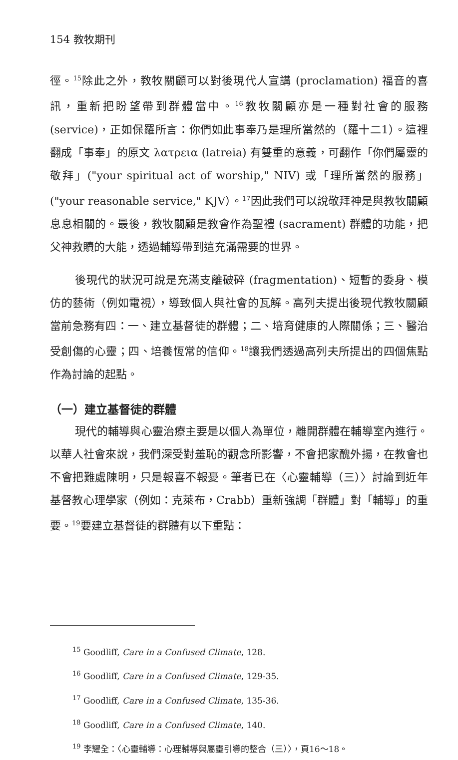154 教牧期刊
徑。<sup>15</sup>除此之外，教牧關顧可以對後現代人宣講 (proclamation) 福音的喜訊，重新把盼望帶到群體當中。<sup>16</sup>教牧關顧亦是一種對社會的服務 (service)，正如保羅所言：你們如此事奉乃是理所當然的（羅十二1）。這裡翻成「事奉」的原文 λατρεια (latreia) 有雙重的意義，可翻作「你們屬靈的敬拜」("your spiritual act of worship," NIV) 或「理所當然的服務」("your reasonable service," KJV）。<sup>17</sup>因此我們可以說敬拜神是與教牧關顧息息相關的。最後，教牧關顧是教會作為聖禮 (sacrament) 群體的功能，把父神救贖的大能，透過輔導帶到這充滿需要的世界。
後現代的狀況可說是充滿支離破碎 (fragmentation)、短暫的委身、模仿的藝術（例如電視），導致個人與社會的瓦解。高列夫提出後現代教牧關顧當前急務有四：一、建立基督徒的群體；二、培育健康的人際關係；三、醫治受創傷的心靈；四、培養恆常的信仰。<sup>18</sup>讓我們透過高列夫所提出的四個焦點作為討論的起點。
（一）建立基督徒的群體
現代的輔導與心靈治療主要是以個人為單位，離開群體在輔導室內進行。以華人社會來說，我們深受對羞恥的觀念所影響，不會把家醜外揚，在教會也不會把難處陳明，只是報喜不報憂。筆者已在〈心靈輔導（三）〉討論到近年基督教心理學家（例如：克萊布，Crabb）重新強調「群體」對「輔導」的重要。<sup>19</sup>要建立基督徒的群體有以下重點：
<sup>15</sup> Goodliff, Care in a Confused Climate, 128.
<sup>16</sup> Goodliff, Care in a Confused Climate, 129-35.
<sup>17</sup> Goodliff, Care in a Confused Climate, 135-36.
<sup>18</sup> Goodliff, Care in a Confused Climate, 140.
<sup>19</sup> 李耀全：〈心靈輔導：心理輔導與屬靈引導的整合（三）〉，頁16～18。